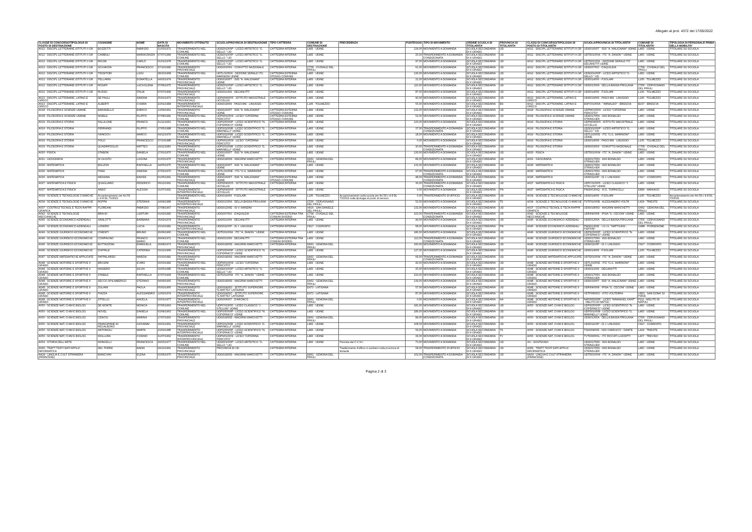Allegato al prot. 4372 del 17/05/2022
| CLASSE DI CONCORSO/TIPOLOGIA DI POSTO DI DESTINAZIONE | COGNOME | NOME | DATA DI NASCITA | MOVIMENTO OTTENUTO | SCUOLA/PROVINCIA DI DESTINAZIONE | TIPO CATTEDRA | COMUNE DI DESTINAZIONE | PRECEDENZA | PUNTEGGIO | TIPO DI MOVIMENTO | ORDINE SCUOLA DI TITOLARITA' | PROVINCIA DI TITOLARITA' | CLASSI DI CONCORSO/TIPOLOGIA DI POSTO DI TITOLARITA' | SCUOLA/PROVINCIA DI TITOLARITA' | COMUNE DI TITOLARITA' | TIPOLOGIA DI PERSONALE PRIMA DELLA MOBILITA' |
| --- | --- | --- | --- | --- | --- | --- | --- | --- | --- | --- | --- | --- | --- | --- | --- | --- |
| A012 - DISCIPL LETTERARIE ISTITUTI II GR | BOZZETTI | FABRIZIO | 31/03/1971 | TRASFERIMENTO NEL COMUNE | UDSD01000P - LICEO ARTISTICO "G. SELLO " UD | CATTEDRA INTERNA | L483 - UDINE | | 124,00 | MOVIMENTO A DOMANDA | SCUOLA SECONDARIA DI II GRADO | UD | A012 - DISCIPL LETTERARIE ISTITUTI II GR | UDIS01600T - ISIS "A. MALIGNANI" UDINE | L483 - UDINE | TITOLARE SU SCUOLA |
| A012 - DISCIPL LETTERARIE ISTITUTI II GR | CAMBULI | MARIAGRAZIA | 07/07/1989 | TRASFERIMENTO NEL COMUNE | UDSD01000P - LICEO ARTISTICO "G. SELLO " UD | CATTEDRA INTERNA | L483 - UDINE | | 25,00 | TRASFERIMENTO A DOMANDA CONDIZIONATA | SCUOLA SECONDARIA DI II GRADO | UD | A012 - DISCIPL LETTERARIE ISTITUTI II GR | UDTD010004 - ITC "A. ZANON " UDINE | L483 - UDINE | TITOLARE SU SCUOLA |
| A012 - DISCIPL LETTERARIE ISTITUTI II GR | RIGON | CARLO | 01/01/1978 | TRASFERIMENTO NEL COMUNE | UDSD01000P - LICEO ARTISTICO "G. SELLO " UD | CATTEDRA INTERNA | L483 - UDINE | | 97,00 | MOVIMENTO A DOMANDA | SCUOLA SECONDARIA DI II GRADO | UD | A012 - DISCIPL LETTERARIE ISTITUTI II GR | UDTD021551 - SEZIONE SERALE ITC DEGANUTTI UDINE | L483 - UDINE | TITOLARE SU SCUOLA |
| A012 - DISCIPL LETTERARIE ISTITUTI II GR | SCHIAVON | FRANCESCO | 27/10/1982 | TRASFERIMENTO PROVINCIALE | UDIS00200X - CONVITTO NAZIONALE | CATTEDRA INTERNA | C758 - CIVIDALE DEL FRIULI | | 61,00 | MOVIMENTO A DOMANDA | SCUOLA SECONDARIA DI II GRADO | UD | A012 - DISCIPL LETTERARIE ISTITUTI II GR | UDIS007003 - D'AQUILEIA | C758 - CIVIDALE DEL FRIULI | TITOLARE SU SCUOLA |
| A012 - DISCIPL LETTERARIE ISTITUTI II GR | TESSITORI | LUIGI | 28/10/1968 | TRASFERIMENTO NEL COMUNE | UDTL01050X - SEZIONE SERALE ITG MARINONI UDINE | CATTEDRA ESTERNA STESSO COMUNE | L483 - UDINE | | 136,00 | MOVIMENTO A DOMANDA | SCUOLA SECONDARIA DI II GRADO | UD | A012 - DISCIPL LETTERARIE ISTITUTI II GR | UDSD01000P - LICEO ARTISTICO "G. SELLO " UD | L483 - UDINE | TITOLARE SU SCUOLA |
| A012 - DISCIPL LETTERARIE ISTITUTI II GR | PELLARIN | DONATELLA | 04/02/1974 | TRASFERIMENTO PROVINCIALE | UDIS01600T - ISIS "A. MALIGNANI" UDINE | CATTEDRA INTERNA | L483 - UDINE | | 21,00 | MOVIMENTO A DOMANDA | SCUOLA SECONDARIA DI II GRADO | UD | A012 - DISCIPL LETTERARIE ISTITUTI II GR | UDIS014006 - F.SOLARI | L195 - TOLMEZZO | TITOLARE SU SCUOLA |
| A012 - DISCIPL LETTERARIE ISTITUTI II GR | ROSATI | LUCA ELENA | 07/06/1975 | TRASFERIMENTO PROVINCIALE | UDSD01000P - LICEO ARTISTICO "G. SELLO " UD | CATTEDRA INTERNA | L483 - UDINE | | 110,00 | MOVIMENTO A DOMANDA | SCUOLA SECONDARIA DI II GRADO | UD | A012 - DISCIPL LETTERARIE ISTITUTI II GR | UDIS01300A - DELLA BASSA FRIULANA | C556 - CERVIGNANO DEL FRIULI | TITOLARE SU SCUOLA |
| A012 - DISCIPL LETTERARIE ISTITUTI II GR | RUSSO | ITALIA | 07/07/1969 | TRASFERIMENTO PROVINCIALE | UDIS021009 - DEGANUTTI | CATTEDRA INTERNA | L483 - UDINE | | 87,00 | MOVIMENTO A DOMANDA | SCUOLA SECONDARIA DI II GRADO | UD | A012 - DISCIPL LETTERARIE ISTITUTI II GR | UDIS014006 - F.SOLARI | L195 - TOLMEZZO | TITOLARE SU SCUOLA |
| A013 - DISCIPL LETTERARIE, LATINO E GRECO | DE PAULI | SIMONA | 25/01/1973 | TRASFERIMENTO PROVINCIALE | UDPM040005 - ISTITUTO MAGISTRALE UCCELLIS | CATTEDRA INTERNA | L483 - UDINE | | 90,00 | MOVIMENTO A DOMANDA | SCUOLA SECONDARIA DI II GRADO | UD | A013 - DISCIPL LETTERARIE, LATINO E GRECO | UDIS019009 - PASCHINI - LINUSSIO | L195 - TOLMEZZO | TITOLARE SU SCUOLA |
| A013 - DISCIPL LETTERARIE, LATINO E GRECO | ALBERTI | CHIARA | 22/01/1984 | TRASFERIMENTO INTERPROVINCIALE | UDIS019009 - PASCHINI - LINUSSIO | CATTEDRA INTERNA | L195 - TOLMEZZO | | 55,00 | MOVIMENTO A DOMANDA | SCUOLA SECONDARIA DI II GRADO | BS | A013 - DISCIPL LETTERARIE, LATINO E GRECO | BSPC01000A - "ARNALDO" - BRESCIA | B157 - BRESCIA | TITOLARE SU SCUOLA |
| A018 - FILOSOFIA E SCIENZE UMANE | BARADELLO | ENRICO | 13/09/1961 | TRASFERIMENTO PROVINCIALE | UDIS01600T - ISIS "A. MALIGNANI" UDINE | CATTEDRA ESTERNA STESSO COMUNE | L483 - UDINE | | 132,00 | MOVIMENTO A DOMANDA | SCUOLA SECONDARIA DI II GRADO | UD | A018 - FILOSOFIA E SCIENZE UMANE | UDPM010009 - LICEO "CATERINA PERCOTO" | L483 - UDINE | TITOLARE SU SCUOLA |
| A018 - FILOSOFIA E SCIENZE UMANE | NOBILE | FILIPPO | 07/08/1981 | TRASFERIMENTO NEL COMUNE | UDPM010009 - LICEO "CATERINA PERCOTO" | CATTEDRA ESTERNA STESSO COMUNE | L483 - UDINE | | 52,00 | MOVIMENTO A DOMANDA | SCUOLA SECONDARIA DI II GRADO | UD | A018 - FILOSOFIA E SCIENZE UMANE | UDIS01700N - ISIS BONALDO STRINGHER | L483 - UDINE | TITOLARE SU SCUOLA |
| A019 - FILOSOFIA E STORIA | FALLILONE | FRANCO | 21/11/1962 | TRASFERIMENTO NEL COMUNE | UDPS05000P - LICEO SCIENTIFICO "N. COPERNICO" UDINE | CATTEDRA INTERNA | L483 - UDINE | | 123,00 | MOVIMENTO A DOMANDA | SCUOLA SECONDARIA DI II GRADO | UD | A019 - FILOSOFIA E STORIA | UDPM040005 - ISTITUTO MAGISTRALE UCCELLIS | L483 - UDINE | TITOLARE SU SCUOLA |
| A019 - FILOSOFIA E STORIA | FERRANDI | FILIPPO | 17/05/1988 | TRASFERIMENTO NEL COMUNE | UDPS010008 - LICEO SCIENTIFICO "G. MARINELLI" UDINE | CATTEDRA INTERNA | L483 - UDINE | | 37,00 | TRASFERIMENTO A DOMANDA CONDIZIONATA | SCUOLA SECONDARIA DI II GRADO | UD | A019 - FILOSOFIA E STORIA | UDSD01000P - LICEO ARTISTICO "G. SELLO " UD | L483 - UDINE | TITOLARE SU SCUOLA |
| A019 - FILOSOFIA E STORIA | IVANCICH | MARCO | 04/12/1979 | TRASFERIMENTO NEL COMUNE | UDPS010008 - LICEO SCIENTIFICO "G. MARINELLI" UDINE | CATTEDRA INTERNA | L483 - UDINE | | 18,00 | MOVIMENTO A DOMANDA | SCUOLA SECONDARIA DI II GRADO | UD | A019 - FILOSOFIA E STORIA | UDTL01000E - ITG "G.G. MARINONI" UDINE | L483 - UDINE | TITOLARE SU SCUOLA |
| A019 - FILOSOFIA E STORIA | POLO | FRANCESCO | 07/10/1986 | TRASFERIMENTO PROVINCIALE | UDPM010009 - LICEO "CATERINA PERCOTO" | CATTEDRA INTERNA | L483 - UDINE | | 0,00 | MOVIMENTO A DOMANDA | SCUOLA SECONDARIA DI II GRADO | UD | A019 - FILOSOFIA E STORIA | UDIS019009 - PASCHINI - LINUSSIO | L195 - TOLMEZZO | TITOLARE SU SCUOLA |
| A019 - FILOSOFIA E STORIA | QUADRIFOGLIO | MATTEO | 19/11/1983 | TRASFERIMENTO PROVINCIALE | UDPS010008 - LICEO SCIENTIFICO "G. MARINELLI" UDINE | CATTEDRA INTERNA | L483 - UDINE | | 30,00 | TRASFERIMENTO A DOMANDA CONDIZIONATA | SCUOLA SECONDARIA DI II GRADO | UD | A019 - FILOSOFIA E STORIA | UDIS00200X - CONVITTO NAZIONALE | C758 - CIVIDALE DEL FRIULI | TITOLARE SU SCUOLA |
| A020 - FISICA | STABON | DANIELA | 17/01/1970 | TRASFERIMENTO NEL COMUNE | UDIS01600T - ISIS "A. MALIGNANI" UDINE | CATTEDRA INTERNA | L483 - UDINE | | 136,00 | MOVIMENTO A DOMANDA | SCUOLA SECONDARIA DI II GRADO | UD | A020 - FISICA | UDTD010004 - ITC "A. ZANON " UDINE | L483 - UDINE | TITOLARE SU SCUOLA |
| A021 - GEOGRAFIA | DI GIUSTO | LUIGINA | 01/03/1970 | TRASFERIMENTO PROVINCIALE | UDIS01800D - MAGRINI MARCHETTI | CATTEDRA INTERNA | D962 - GEMONA DEL FRIULI | | 89,00 | MOVIMENTO A DOMANDA | SCUOLA SECONDARIA DI II GRADO | UD | A021 - GEOGRAFIA | UDIS01700N - ISIS BONALDO STRINGHER | L483 - UDINE | TITOLARE SU SCUOLA |
| A026 - MATEMATICA | BOLZON | RAFFAELLA | 24/05/1975 | TRASFERIMENTO NEL COMUNE | UDIS01600T - ISIS "A. MALIGNANI" UDINE | CATTEDRA INTERNA | L483 - UDINE | | 132,00 | MOVIMENTO A DOMANDA | SCUOLA SECONDARIA DI II GRADO | UD | A026 - MATEMATICA | UDIS01700N - ISIS BONALDO STRINGHER | L483 - UDINE | TITOLARE SU SCUOLA |
| A026 - MATEMATICA | PIANI | SIMONA | 27/02/1970 | TRASFERIMENTO NEL COMUNE | UDTL01000E - ITG "G.G. MARINONI" UDINE | CATTEDRA INTERNA | L483 - UDINE | | 67,00 | TRASFERIMENTO A DOMANDA CONDIZIONATA | SCUOLA SECONDARIA DI II GRADO | UD | A026 - MATEMATICA | UDIS01700N - ISIS BONALDO STRINGHER | L483 - UDINE | TITOLARE SU SCUOLA |
| A026 - MATEMATICA | MESSINA | DAVIDE | 01/05/1991 | TRASFERIMENTO PROVINCIALE | UDIS01600T - ISIS "A. MALIGNANI" UDINE | CATTEDRA ESTERNA STESSO COMUNE | L483 - UDINE | | 48,00 | TRASFERIMENTO A DOMANDA CONDIZIONATA | SCUOLA SECONDARIA DI II GRADO | UD | A026 - MATEMATICA | UDIS01100P - IS J. LINUSSIO | C817 - CODROIPO | TITOLARE SU SCUOLA |
| A027 - MATEMATICA E FISICA | QUAGLIARO | FEDERICO | 09/12/1991 | TRASFERIMENTO NEL COMUNE | UDPM040005 - ISTITUTO MAGISTRALE UCCELLIS | CATTEDRA INTERNA | L483 - UDINE | | 36,00 | TRASFERIMENTO A DOMANDA CONDIZIONATA | SCUOLA SECONDARIA DI II GRADO | UD | A027 - MATEMATICA E FISICA | UDPC010005 - LICEO CLASSICO "J. STELLINI" UDINE | L483 - UDINE | TITOLARE SU SCUOLA |
| A027 - MATEMATICA E FISICA | ANDO' | ALESSIA | 01/07/1991 | TRASFERIMENTO INTERPROVINCIALE | UDPM040005 - ISTITUTO MAGISTRALE UCCELLIS | CATTEDRA INTERNA | L483 - UDINE | | 0,00 | MOVIMENTO A DOMANDA | SCUOLA SECONDARIA DI II GRADO | PN | A027 - MATEMATICA E FISICA | PNIS00300Q - IS E. TORRICELLI | E889 - MANIAGO | TITOLARE SU SCUOLA |
| A034 - SCIENZE E TECNOLOGIE CHIMICHE | Accantonamento per Art.59 c.4-8 DL 73/2021 | | | TRASFERIMENTO NEL COMUNE | UDIS014006 - F.SOLARI | CATTEDRA INTERNA | L195 - TOLMEZZO | Accantonamento sulla scuola per Art.59 c.4-8 DL 73/2021 sulla tipologia di posto di servizio | 0,00 | TRASFERIMENTO D'UFFICIO | SCUOLA SECONDARIA DI II GRADO | UD | A034 - SCIENZE E TECNOLOGIE CHIMICHE | UDIS014006 - F.SOLARI | L195 - TOLMEZZO | Accantonamento per Art.59 c.4-8 DL 73/2021 |
| A034 - SCIENZE E TECNOLOGIE CHIMICHE | ROPPA | STEFANIA | 14/04/1989 | TRASFERIMENTO INTERPROVINCIALE | UDIS01300A - DELLA BASSA FRIULANA | CATTEDRA INTERNA | C556 - CERVIGNANO DEL FRIULI | | 52,00 | MOVIMENTO A DOMANDA | SCUOLA SECONDARIA DI II GRADO | TS | A034 - SCIENZE E TECNOLOGIE CHIMICHE | TSTF01000B - ALESSANDRO VOLTA | L424 - TRIESTE | TITOLARE SU SCUOLA |
| A037 - COSTRUZ TECNOL E TECN RAPPR GRAFICA | FLOREANI | FABRIZIO | 27/08/1967 | TRASFERIMENTO PROVINCIALE | UDIS01200E - IS V. MANZINI | CATTEDRA INTERNA | H816 - SAN DANIELE DEL FRIULI | | 132,00 | MOVIMENTO A DOMANDA | SCUOLA SECONDARIA DI II GRADO | UD | A037 - COSTRUZ TECNOL E TECN RAPPR GRAFICA | UDIS01800D - MAGRINI MARCHETTI | D962 - GEMONA DEL FRIULI | TITOLARE SU SCUOLA |
| A042 - SCIENZE E TECNOLOGIE MECCANICHE | BRAHO | LUMTURI | 01/02/1982 | TRASFERIMENTO PROVINCIALE | UDIS007003 - D'AQUILEIA | CATTEDRA ESTERNA TRA COMUNI DIVERSI | C758 - CIVIDALE DEL FRIULI | | 102,00 | TRASFERIMENTO A DOMANDA CONDIZIONATA | SCUOLA SECONDARIA DI II GRADO | UD | A042 - SCIENZE E TECNOLOGIE MECCANICHE | UDRI040009 - IPSIA "G. CECONI" UDINE | L483 - UDINE | TITOLARE SU SCUOLA |
| A045 - SCIENZE ECONOMICO-AZIENDALI | SIMILOTTI | BARBARA | 05/02/1974 | TRASFERIMENTO PROVINCIALE | UDIS021009 - DEGANUTTI | CATTEDRA INTERNA | L483 - UDINE | | 44,00 | MOVIMENTO A DOMANDA | SCUOLA SECONDARIA DI II GRADO | UD | A045 - SCIENZE ECONOMICO-AZIENDALI | UDIS01300A - DELLA BASSA FRIULANA | C556 - CERVIGNANO DEL FRIULI | TITOLARE SU SCUOLA |
| A045 - SCIENZE ECONOMICO-AZIENDALI | LONERO | LUCIA | 10/10/1981 | TRASFERIMENTO INTERPROVINCIALE | UDIS01100P - IS J. LINUSSIO | CATTEDRA INTERNA | C817 - CODROIPO | | 68,00 | MOVIMENTO A DOMANDA | SCUOLA SECONDARIA DI II GRADO | PN | A045 - SCIENZE ECONOMICO-AZIENDALI | PNIS01200E - I.S.I.S. "MATTIUSSI - PERTINI" | G888 - PORDENONE | TITOLARE SU SCUOLA |
| A046 - SCIENZE GIURIDICO-ECONOMICHE | CIMENTI | BRUNO | 26/06/1960 | TRASFERIMENTO NEL COMUNE | UDTD010004 - ITC "A. ZANON " UDINE | CATTEDRA INTERNA | L483 - UDINE | | 186,00 | MOVIMENTO A DOMANDA | SCUOLA SECONDARIA DI II GRADO | UD | A046 - SCIENZE GIURIDICO-ECONOMICHE | UDPS05000P - LICEO SCIENTIFICO "N. COPERNICO" UDINE | L483 - UDINE | TITOLARE SU SCUOLA |
| A046 - SCIENZE GIURIDICO-ECONOMICHE | COMPAGNO | FRANCO MARIO | 29/04/1971 | TRASFERIMENTO NEL COMUNE | UDIS021009 - DEGANUTTI | CATTEDRA ESTERNA TRA COMUNI DIVERSI | L483 - UDINE | | 112,00 | TRASFERIMENTO A DOMANDA CONDIZIONATA | SCUOLA SECONDARIA DI II GRADO | UD | A046 - SCIENZE GIURIDICO-ECONOMICHE | UDIS01700N - ISIS BONALDO STRINGHER | L483 - UDINE | TITOLARE SU SCUOLA |
| A046 - SCIENZE GIURIDICO-ECONOMICHE | BUTTAZZONI | EMANUELA | 29/08/1973 | TRASFERIMENTO PROVINCIALE | UDIS01800D - MAGRINI MARCHETTI | CATTEDRA INTERNA | D962 - GEMONA DEL FRIULI | | 160,00 | MOVIMENTO A DOMANDA | SCUOLA SECONDARIA DI II GRADO | UD | A046 - SCIENZE GIURIDICO-ECONOMICHE | UDIS01100P - IS J. LINUSSIO | C817 - CODROIPO | TITOLARE SU SCUOLA |
| A046 - SCIENZE GIURIDICO-ECONOMICHE | D'APRILE | CATERINA | 03/12/1966 | TRASFERIMENTO PROVINCIALE | UDPS05000P - LICEO SCIENTIFICO "N. COPERNICO" UDINE | CATTEDRA INTERNA | L483 - UDINE | | 127,00 | MOVIMENTO A DOMANDA | SCUOLA SECONDARIA DI II GRADO | UD | A046 - SCIENZE GIURIDICO-ECONOMICHE | UDIS014006 - F.SOLARI | L195 - TOLMEZZO | TITOLARE SU SCUOLA |
| A047 - SCIENZE MATEMATICHE APPLICATE | PAPPALARDO | MARZIA | 03/10/1981 | TRASFERIMENTO PROVINCIALE | UDIS01800D - MAGRINI MARCHETTI | CATTEDRA INTERNA | D962 - GEMONA DEL FRIULI | | 69,00 | TRASFERIMENTO A DOMANDA CONDIZIONATA | SCUOLA SECONDARIA DI II GRADO | UD | A047 - SCIENZE MATEMATICHE APPLICATE | UDTD010004 - ITC "A. ZANON " UDINE | L483 - UDINE | TITOLARE SU SCUOLA |
| A048 - SCIENZE MOTORIE E SPORTIVE II GRADO | BRUSINI | ICARO | 02/03/1982 | TRASFERIMENTO NEL COMUNE | UDPM010009 - LICEO "CATERINA PERCOTO" | CATTEDRA INTERNA | L483 - UDINE | | 42,00 | MOVIMENTO A DOMANDA | SCUOLA SECONDARIA DI II GRADO | UD | A048 - SCIENZE MOTORIE E SPORTIVE II GRADO | UDTL01000E - ITG "G.G. MARINONI" UDINE | L483 - UDINE | TITOLARE SU SCUOLA |
| A048 - SCIENZE MOTORIE E SPORTIVE II GRADO | MASIERO | SILVIA | 02/05/1986 | TRASFERIMENTO NEL COMUNE | UDSD01000P - LICEO ARTISTICO "G. SELLO " UD | CATTEDRA INTERNA | L483 - UDINE | | 25,00 | MOVIMENTO A DOMANDA | SCUOLA SECONDARIA DI II GRADO | UD | A048 - SCIENZE MOTORIE E SPORTIVE II GRADO | UDIS021009 - DEGANUTTI | L483 - UDINE | TITOLARE SU SCUOLA |
| A048 - SCIENZE MOTORIE E SPORTIVE II GRADO | STABILE | RAFFAELLA | 27/07/1964 | TRASFERIMENTO NEL COMUNE | UDTD010004 - ITC "A. ZANON " UDINE | CATTEDRA INTERNA | L483 - UDINE | | 232,00 | MOVIMENTO A DOMANDA | SCUOLA SECONDARIA DI II GRADO | UD | A048 - SCIENZE MOTORIE E SPORTIVE II GRADO | UDIS01700N - ISIS BONALDO STRINGHER | L483 - UDINE | TITOLARE SU SCUOLA |
| A048 - SCIENZE MOTORIE E SPORTIVE II GRADO | SECCO SPILIMBERGO | STEFANO | 04/09/1965 | TRASFERIMENTO PROVINCIALE | UDIS01800D - MAGRINI MARCHETTI | CATTEDRA INTERNA | D962 - GEMONA DEL FRIULI | | 139,00 | MOVIMENTO A DOMANDA | SCUOLA SECONDARIA DI II GRADO | UD | A048 - SCIENZE MOTORIE E SPORTIVE II GRADO | UDIS01600T - ISIS "A. MALIGNANI" UDINE | L483 - UDINE | TITOLARE SU SCUOLA |
| A048 - SCIENZE MOTORIE E SPORTIVE II GRADO | ZULIANI | PAOLA | 05/02/1965 | TRASFERIMENTO PROVINCIALE | UDIS00400G - ISTITUTO SUPERIORE "E.MATTEI" LATISANA | CATTEDRA INTERNA | E473 - LATISANA | | 57,00 | MOVIMENTO A DOMANDA | SCUOLA SECONDARIA DI II GRADO | UD | A048 - SCIENZE MOTORIE E SPORTIVE II GRADO | UDRI040009 - IPSIA "G. CECONI" UDINE | L483 - UDINE | TITOLARE SU SCUOLA |
| A048 - SCIENZE MOTORIE E SPORTIVE II GRADO | PIAZZA | ALESSANDRO | 12/02/1974 | TRASFERIMENTO INTERPROVINCIALE | UDIS00400G - ISTITUTO SUPERIORE "E.MATTEI" LATISANA | CATTEDRA INTERNA | E473 - LATISANA | | 87,00 | MOVIMENTO A DOMANDA | SCUOLA SECONDARIA DI II GRADO | VE | A048 - SCIENZE MOTORIE E SPORTIVE II GRADO | VETF060003 - VITO VOLTERRA | H823 - SAN DONA' DI PIAVE | TITOLARE SU SCUOLA |
| A048 - SCIENZE MOTORIE E SPORTIVE II GRADO | ZITIELLO | ANGELA | 02/01/1977 | TRASFERIMENTO INTERPROVINCIALE | UDIS006007 - D'ARONCO | CATTEDRA INTERNA | D962 - GEMONA DEL FRIULI | | 0,00 | MOVIMENTO A DOMANDA | SCUOLA SECONDARIA DI II GRADO | NA | A048 - SCIENZE MOTORIE E SPORTIVE II GRADO | NAPS65000R - LICEO "IMMANUEL KANT" - MELITO DI NAPOLI | F111 - MELITO DI NAPOLI | TITOLARE SU SCUOLA |
| A050 - SCIENZE NAT, CHIM E BIOLOG | DE MONTE | MONICA | 07/05/1963 | TRASFERIMENTO NEL COMUNE | UDPC010005 - LICEO CLASSICO "J. STELLINI" UDINE | CATTEDRA INTERNA | L483 - UDINE | | 181,00 | MOVIMENTO A DOMANDA | SCUOLA SECONDARIA DI II GRADO | UD | A050 - SCIENZE NAT, CHIM E BIOLOG | UDPS05000P - LICEO SCIENTIFICO "N. COPERNICO" UDINE | L483 - UDINE | TITOLARE SU SCUOLA |
| A050 - SCIENZE NAT, CHIM E BIOLOG | NOVEL | DANIELA | 03/04/1963 | TRASFERIMENTO NEL COMUNE | UDPS05000P - LICEO SCIENTIFICO "N. COPERNICO" UDINE | CATTEDRA INTERNA | L483 - UDINE | | 189,00 | MOVIMENTO A DOMANDA | SCUOLA SECONDARIA DI II GRADO | UD | A050 - SCIENZE NAT, CHIM E BIOLOG | UDPS010008 - LICEO SCIENTIFICO "G. MARINELLI" UDINE | L483 - UDINE | TITOLARE SU SCUOLA |
| A050 - SCIENZE NAT, CHIM E BIOLOG | CENCIG | MARINA | 17/07/1963 | TRASFERIMENTO PROVINCIALE | UDIS01800D - MAGRINI MARCHETTI | CATTEDRA INTERNA | D962 - GEMONA DEL FRIULI | | 84,00 | MOVIMENTO A DOMANDA | SCUOLA SECONDARIA DI II GRADO | UD | A050 - SCIENZE NAT, CHIM E BIOLOG | UDIS01300A - DELLA BASSA FRIULANA | C556 - CERVIGNANO DEL FRIULI | TITOLARE SU SCUOLA |
| A050 - SCIENZE NAT, CHIM E BIOLOG | FRANGIPANE DI REGALBONO | GIOVANNI | 16/01/1961 | TRASFERIMENTO PROVINCIALE | UDPS010008 - LICEO SCIENTIFICO "G. MARINELLI" UDINE | CATTEDRA INTERNA | L483 - UDINE | | 108,00 | MOVIMENTO A DOMANDA | SCUOLA SECONDARIA DI II GRADO | UD | A050 - SCIENZE NAT, CHIM E BIOLOG | UDIS01100P - IS J. LINUSSIO | C817 - CODROIPO | TITOLARE SU SCUOLA |
| A050 - SCIENZE NAT, CHIM E BIOLOG | ANTONIOLI | MARTA | 23/03/1986 | TRASFERIMENTO INTERPROVINCIALE | UDPS05000P - LICEO SCIENTIFICO "N. COPERNICO" UDINE | CATTEDRA INTERNA | L483 - UDINE | | 59,00 | MOVIMENTO A DOMANDA | SCUOLA SECONDARIA DI II GRADO | TS | A050 - SCIENZE NAT, CHIM E BIOLOG | TSIS00400D - ISIS CARDUCCI - DANTE | L424 - TRIESTE | TITOLARE SU SCUOLA |
| A050 - SCIENZE NAT, CHIM E BIOLOG | MOLLURA | COSIMO | 31/07/1962 | TRASFERIMENTO INTERPROVINCIALE | UDPM010009 - LICEO "CATERINA PERCOTO" | CATTEDRA INTERNA | L483 - UDINE | | 39,00 | MOVIMENTO A DOMANDA | SCUOLA SECONDARIA DI II GRADO | TV | A050 - SCIENZE NAT, CHIM E BIOLOG | TVTD09000L - ITC RICCATI-LUZZATTI | L407 - TREVISO | TITOLARE SU SCUOLA |
| A054 - STORIA DELL'ARTE | MONGELLI | FRANCESCA | 29/03/1977 | TRASFERIMENTO NEL COMUNE | UDSD01000P - LICEO ARTISTICO "G. SELLO " UD | CATTEDRA INTERNA | L483 - UDINE | Prevista dal C.C.N.I. | 73,00 | MOVIMENTO A DOMANDA | SCUOLA SECONDARIA DI II GRADO | UD | HH - SOSTEGNO | UDIS01700N - ISIS BONALDO STRINGHER | L483 - UDINE | TITOLARE SU SCUOLA |
| A066 - TRATT TESTI DATI APPLIC INFORMATICA | DEL TORRE | NADIA | 04/12/1961 | TRASFERIMENTO PROVINCIALE | PROVINCIA DI UD | CATTEDRA INTERNA | | Trasferimento d'ufficio in esubero sulla provincia di titolarità | 58,00 | TRASFERIMENTO D'UFFICIO | SCUOLA SECONDARIA DI II GRADO | UD | A066 - TRATT TESTI DATI APPLIC INFORMATICA | UDIS01700N - ISIS BONALDO STRINGHER | L483 - UDINE | TITOLARE SU SCUOLA |
| AA24 - LINGUA E CULT STRANIERA (FRANCESE) | BIANCHINI | ELENA | 02/06/1975 | TRASFERIMENTO PROVINCIALE | UDIS01800D - MAGRINI MARCHETTI | CATTEDRA INTERNA | D962 - GEMONA DEL FRIULI | | 102,00 | TRASFERIMENTO A DOMANDA CONDIZIONATA | SCUOLA SECONDARIA DI II GRADO | UD | AA24 - LINGUA E CULT STRANIERA (FRANCESE) | UDTD010004 - ITC "A. ZANON " UDINE | L483 - UDINE | TITOLARE SU SCUOLA |
Pagina 2 di 3